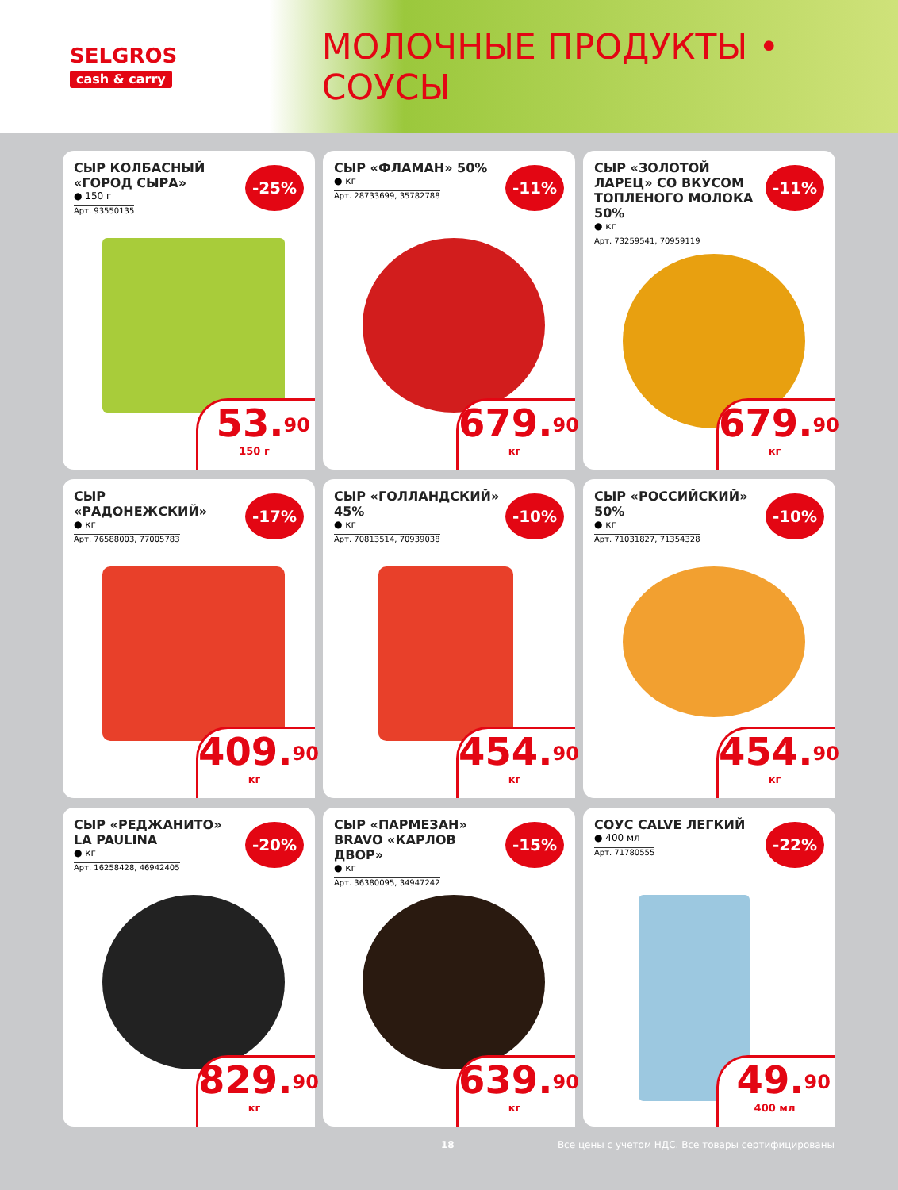SELGROS
cash & carry
МОЛОЧНЫЕ ПРОДУКТЫ • СОУСЫ
СЫР КОЛБАСНЫЙ «ГОРОД СЫРА»
● 150 г
Арт. 93550135
-25%
53.<sup>90</sup>
150 г
СЫР «ФЛАМАН» 50%
● кг
Арт. 28733699, 35782788
-11%
679.<sup>90</sup>
кг
СЫР «ЗОЛОТОЙ ЛАРЕЦ» СО ВКУСОМ ТОПЛЕНОГО МОЛОКА 50%
● кг
Арт. 73259541, 70959119
-11%
679.<sup>90</sup>
кг
СЫР «РАДОНЕЖСКИЙ»
● кг
Арт. 76588003, 77005783
-17%
409.<sup>90</sup>
кг
СЫР «ГОЛЛАНДСКИЙ» 45%
● кг
Арт. 70813514, 70939038
-10%
454.<sup>90</sup>
кг
СЫР «РОССИЙСКИЙ» 50%
● кг
Арт. 71031827, 71354328
-10%
454.<sup>90</sup>
кг
СЫР «РЕДЖАНИТО» LA PAULINA
● кг
Арт. 16258428, 46942405
-20%
829.<sup>90</sup>
кг
СЫР «ПАРМЕЗАН» BRAVO «КАРЛОВ ДВОР»
● кг
Арт. 36380095, 34947242
-15%
639.<sup>90</sup>
кг
СОУС CALVE ЛЕГКИЙ
● 400 мл
Арт. 71780555
-22%
49.<sup>90</sup>
400 мл
18 Все цены с учетом НДС. Все товары сертифицированы